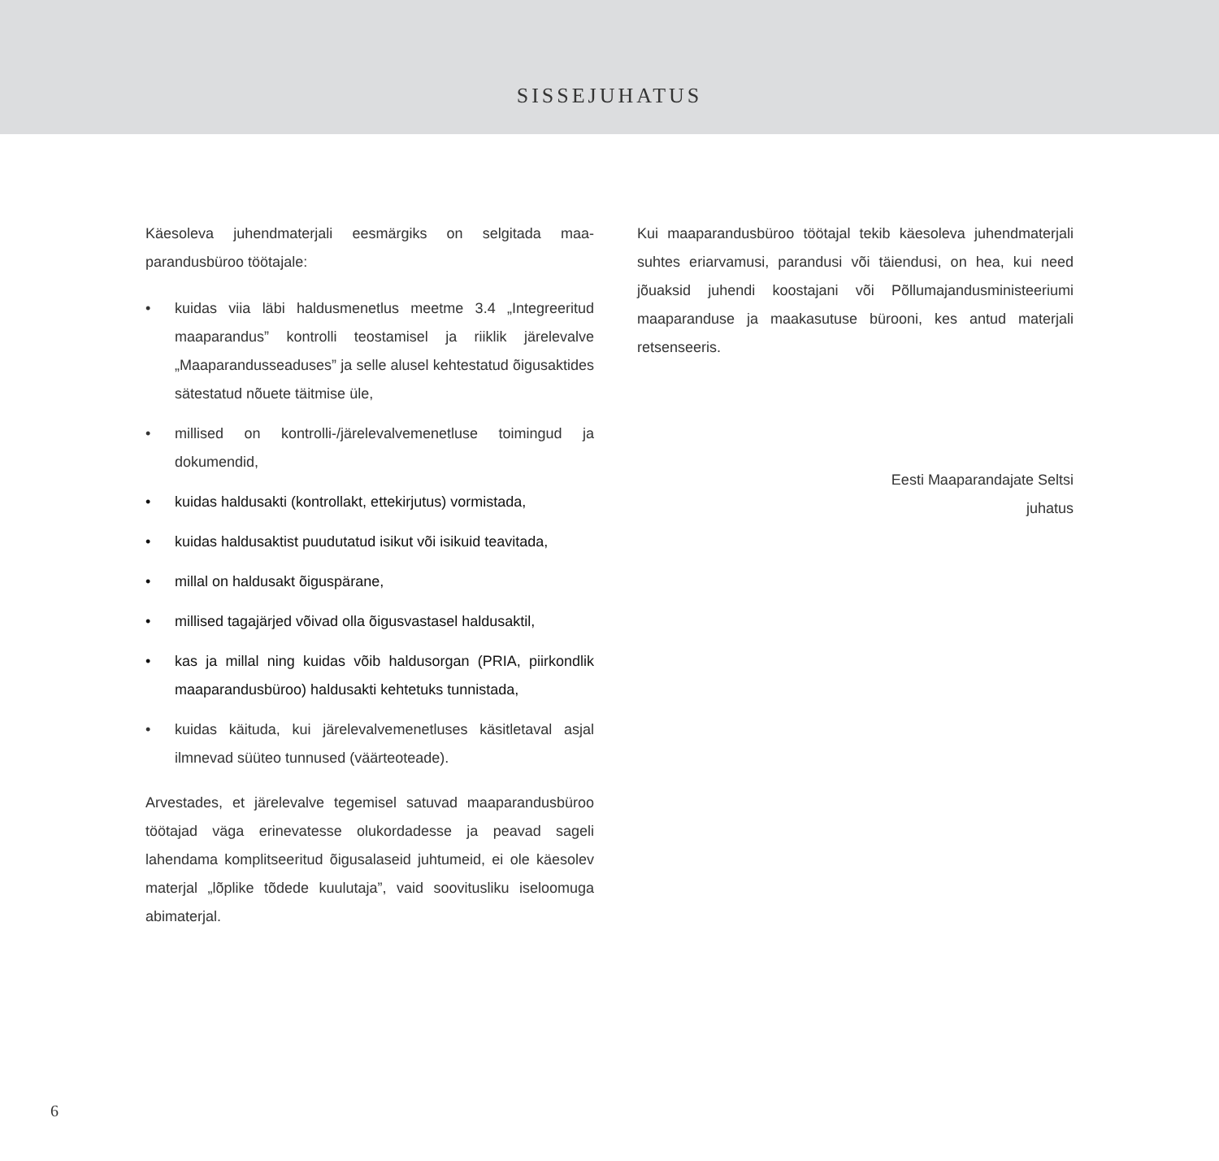SISSEJUHATUS
Käesoleva juhendmaterjali eesmärgiks on selgitada maa­parandusbüroo töötajale:
• kuidas viia läbi haldusmenetlus meetme 3.4 „Integreeritud maaparandus” kontrolli teostamisel ja riiklik järelevalve „Maaparandusseaduses” ja selle alusel kehtestatud õigus­aktides sätestatud nõuete täitmise üle,
• millised on kontrolli-/järelevalvemenetluse toimingud ja dokumendid,
• kuidas haldusakti (kontrollakt, ettekirjutus) vormistada,
• kuidas haldusaktist puudutatud isikut või isikuid teavi­tada,
• millal on haldusakt õiguspärane,
• millised tagajärjed võivad olla õigusvastasel haldusaktil,
• kas ja millal ning kuidas võib haldusorgan (PRIA, piir­kondlik maaparandusbüroo) haldusakti kehtetuks tun­nistada,
• kuidas käituda, kui järelevalvemenetluses käsitletaval asjal ilmnevad süüteo tunnused (väärteoteade).
Arvestades, et järelevalve tegemisel satuvad maaparandusbü­roo töötajad väga erinevatesse olukordadesse ja peavad sageli lahendama komplitseeritud õigusalaseid juhtumeid, ei ole käesolev materjal „lõplike tõdede kuulutaja”, vaid soovitusliku iseloomuga abimaterjal.
Kui maaparandusbüroo töötajal tekib käesoleva juhend­materjali suhtes eriarvamusi, parandusi või täiendusi, on hea, kui need jõuaksid juhendi koostajani või Põllumajandusminis­teeriumi maaparanduse ja maakasutuse bürooni, kes antud materjali retsenseeris.
Eesti Maaparandajate Seltsi
juhatus
6